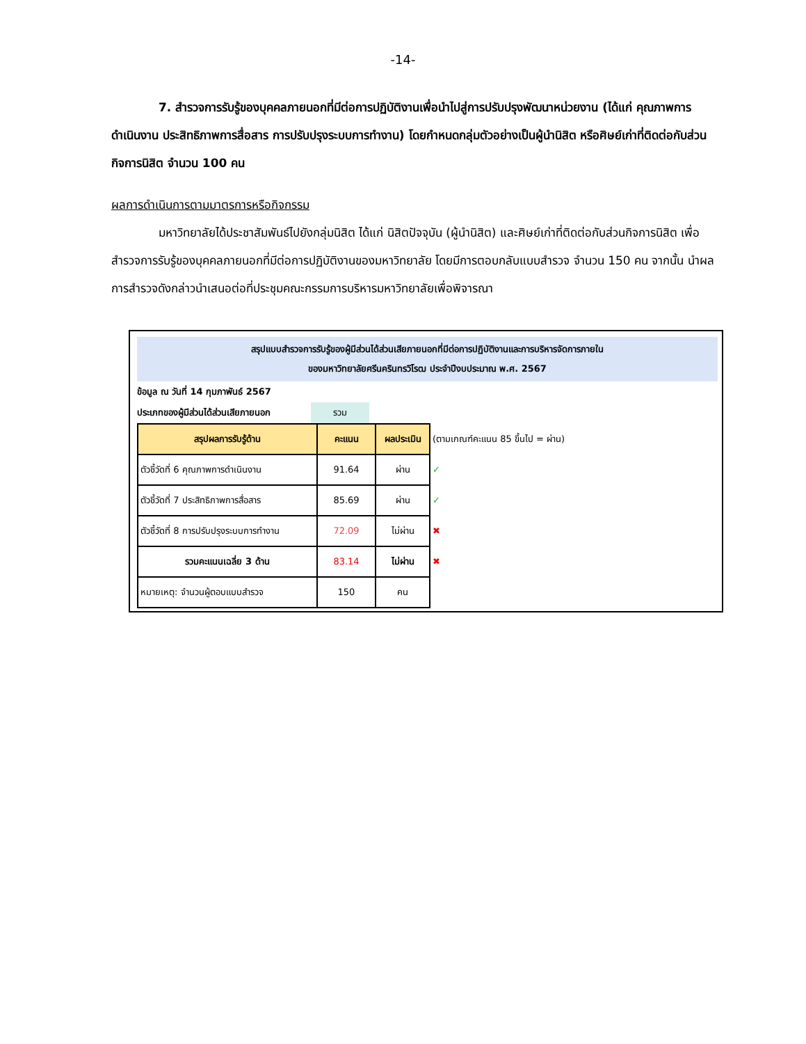-14-
7. สำรวจการรับรู้ของบุคคลภายนอกที่มีต่อการปฏิบัติงานเพื่อนำไปสู่การปรับปรุงพัฒนาหน่วยงาน (ได้แก่ คุณภาพการดำเนินงาน ประสิทธิภาพการสื่อสาร การปรับปรุงระบบการทำงาน) โดยกำหนดกลุ่มตัวอย่างเป็นผู้นำนิสิต หรือศิษย์เก่าที่ติดต่อกับส่วนกิจการนิสิต จำนวน 100 คน
ผลการดำเนินการตามมาตรการหรือกิจกรรม
มหาวิทยาลัยได้ประชาสัมพันธ์ไปยังกลุ่มนิสิต ได้แก่ นิสิตปัจจุบัน (ผู้นำนิสิต) และศิษย์เก่าที่ติดต่อกับส่วนกิจการนิสิต เพื่อสำรวจการรับรู้ของบุคคลภายนอกที่มีต่อการปฏิบัติงานของมหาวิทยาลัย โดยมีการตอบกลับแบบสำรวจ จำนวน 150 คน จากนั้น นำผลการสำรวจดังกล่าวนำเสนอต่อที่ประชุมคณะกรรมการบริหารมหาวิทยาลัยเพื่อพิจารณา
สรุปแบบสำรวจการรับรู้ของผู้มีส่วนได้ส่วนเสียภายนอกที่มีต่อการปฏิบัติงานและการบริหารจัดการภายใน
ของมหาวิทยาลัยศรีนครินทรวิโรฒ ประจำปีงบประมาณ พ.ศ. 2567
ข้อมูล ณ วันที่ 14 กุมภาพันธ์ 2567
ประเภทของผู้มีส่วนได้ส่วนเสียภายนอก รวม
| สรุปผลการรับรู้ด้าน | คะแนน | ผลประเมิน | (ตามเกณฑ์คะแนน 85 ขึ้นไป = ผ่าน) |
| ตัวชี้วัดที่ 6 คุณภาพการดำเนินงาน | 91.64 | ผ่าน | ✓ |
| ตัวชี้วัดที่ 7 ประสิทธิภาพการสื่อสาร | 85.69 | ผ่าน | ✓ |
| ตัวชี้วัดที่ 8 การปรับปรุงระบบการทำงาน | 72.09 | ไม่ผ่าน | ✖ |
| รวมคะแนนเฉลี่ย 3 ด้าน | 83.14 | ไม่ผ่าน | ✖ |
| หมายเหตุ: จำนวนผู้ตอบแบบสำรวจ | 150 | คน | |